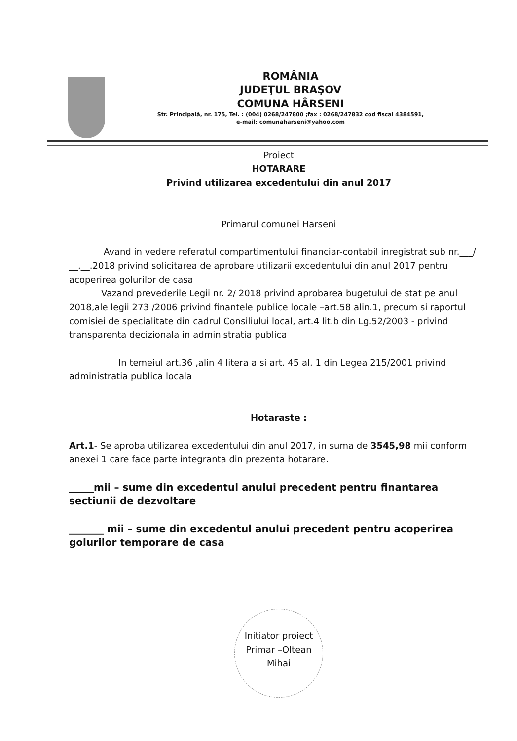ROMÂNIA
JUDEŢUL BRAŞOV
COMUNA HÂRSENI
Str. Principală, nr. 175, Tel. : (004) 0268/247800 ;fax : 0268/247832 cod fiscal 4384591,
e-mail: comunaharseni@yahoo.com
Proiect
HOTARARE
Privind utilizarea excedentului din anul 2017
Primarul comunei Harseni
Avand in vedere referatul compartimentului financiar-contabil inregistrat sub nr.___/ __.__.2018 privind solicitarea de aprobare utilizarii excedentului din anul 2017 pentru acoperirea golurilor de casa
Vazand prevederile Legii nr. 2/ 2018 privind aprobarea bugetului de stat pe anul 2018,ale legii 273 /2006 privind finantele publice locale –art.58 alin.1, precum si raportul comisiei de specialitate din cadrul Consiliului local, art.4 lit.b din Lg.52/2003 - privind transparenta decizionala in administratia publica
In temeiul art.36 ,alin 4 litera a si art. 45 al. 1 din Legea 215/2001 privind administratia publica locala
Hotaraste :
Art.1- Se aproba utilizarea excedentului din anul 2017, in suma de 3545,98 mii conform anexei 1 care face parte integranta din prezenta hotarare.
_____mii – sume din excedentul anului precedent pentru finantarea sectiunii de dezvoltare
_______ mii – sume din excedentul anului precedent pentru acoperirea golurilor temporare de casa
Initiator proiect
Primar –Oltean Mihai